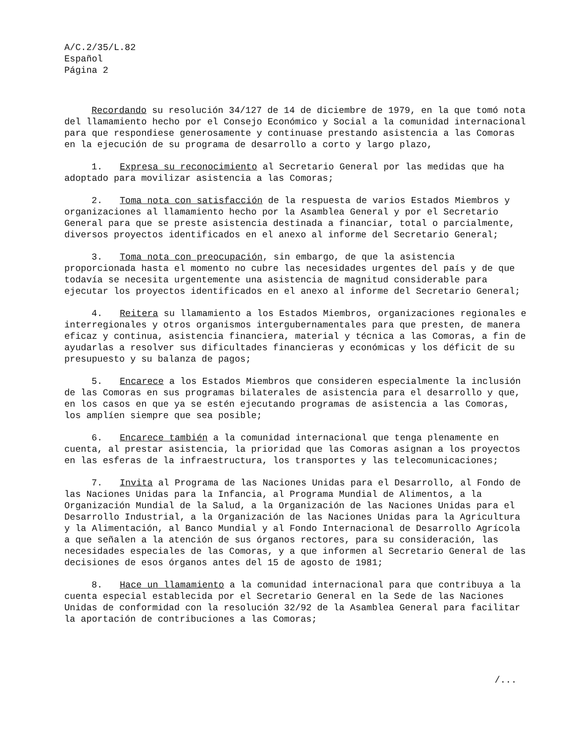A/C.2/35/L.82
Español
Página 2
Recordando su resolución 34/127 de 14 de diciembre de 1979, en la que tomó nota del llamamiento hecho por el Consejo Económico y Social a la comunidad internacional para que respondiese generosamente y continuase prestando asistencia a las Comoras en la ejecución de su programa de desarrollo a corto y largo plazo,
1. Expresa su reconocimiento al Secretario General por las medidas que ha adoptado para movilizar asistencia a las Comoras;
2. Toma nota con satisfacción de la respuesta de varios Estados Miembros y organizaciones al llamamiento hecho por la Asamblea General y por el Secretario General para que se preste asistencia destinada a financiar, total o parcialmente, diversos proyectos identificados en el anexo al informe del Secretario General;
3. Toma nota con preocupación, sin embargo, de que la asistencia proporcionada hasta el momento no cubre las necesidades urgentes del país y de que todavía se necesita urgentemente una asistencia de magnitud considerable para ejecutar los proyectos identificados en el anexo al informe del Secretario General;
4. Reitera su llamamiento a los Estados Miembros, organizaciones regionales e interregionales y otros organismos intergubernamentales para que presten, de manera eficaz y continua, asistencia financiera, material y técnica a las Comoras, a fin de ayudarlas a resolver sus dificultades financieras y económicas y los déficit de su presupuesto y su balanza de pagos;
5. Encarece a los Estados Miembros que consideren especialmente la inclusión de las Comoras en sus programas bilaterales de asistencia para el desarrollo y que, en los casos en que ya se estén ejecutando programas de asistencia a las Comoras, los amplíen siempre que sea posible;
6. Encarece también a la comunidad internacional que tenga plenamente en cuenta, al prestar asistencia, la prioridad que las Comoras asignan a los proyectos en las esferas de la infraestructura, los transportes y las telecomunicaciones;
7. Invita al Programa de las Naciones Unidas para el Desarrollo, al Fondo de las Naciones Unidas para la Infancia, al Programa Mundial de Alimentos, a la Organización Mundial de la Salud, a la Organización de las Naciones Unidas para el Desarrollo Industrial, a la Organización de las Naciones Unidas para la Agricultura y la Alimentación, al Banco Mundial y al Fondo Internacional de Desarrollo Agrícola a que señalen a la atención de sus órganos rectores, para su consideración, las necesidades especiales de las Comoras, y a que informen al Secretario General de las decisiones de esos órganos antes del 15 de agosto de 1981;
8. Hace un llamamiento a la comunidad internacional para que contribuya a la cuenta especial establecida por el Secretario General en la Sede de las Naciones Unidas de conformidad con la resolución 32/92 de la Asamblea General para facilitar la aportación de contribuciones a las Comoras;
/...